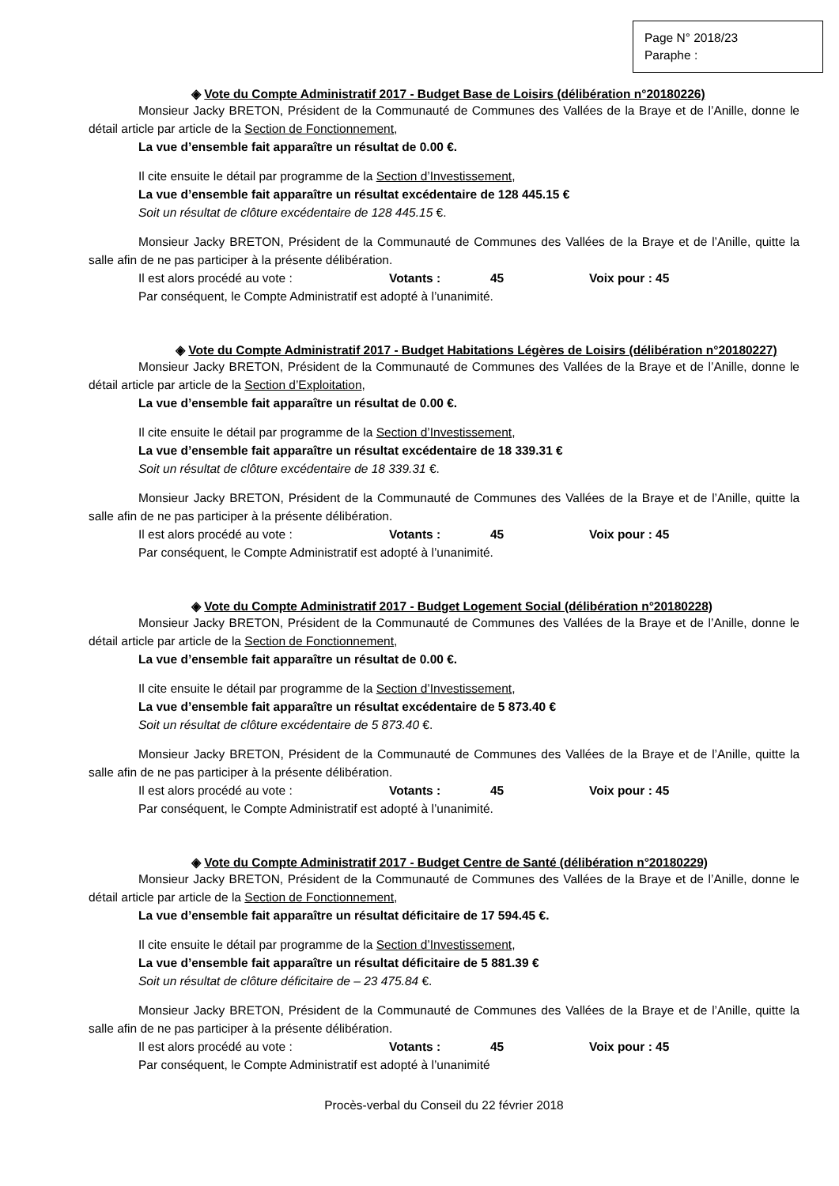Page N° 2018/23
Paraphe :
◈ Vote du Compte Administratif 2017 - Budget Base de Loisirs (délibération n°20180226)
Monsieur Jacky BRETON, Président de la Communauté de Communes des Vallées de la Braye et de l’Anille, donne le détail article par article de la Section de Fonctionnement,
La vue d’ensemble fait apparaître un résultat de 0.00 €.
Il cite ensuite le détail par programme de la Section d’Investissement,
La vue d’ensemble fait apparaître un résultat excédentaire de 128 445.15 €
Soit un résultat de clôture excédentaire de 128 445.15 €.
Monsieur Jacky BRETON, Président de la Communauté de Communes des Vallées de la Braye et de l’Anille, quitte la salle afin de ne pas participer à la présente délibération.
Il est alors procédé au vote : Votants : 45 Voix pour : 45
Par conséquent, le Compte Administratif est adopté à l’unanimité.
◈ Vote du Compte Administratif 2017 - Budget Habitations Légères de Loisirs (délibération n°20180227)
Monsieur Jacky BRETON, Président de la Communauté de Communes des Vallées de la Braye et de l’Anille, donne le détail article par article de la Section d’Exploitation,
La vue d’ensemble fait apparaître un résultat de 0.00 €.
Il cite ensuite le détail par programme de la Section d’Investissement,
La vue d’ensemble fait apparaître un résultat excédentaire de 18 339.31 €
Soit un résultat de clôture excédentaire de 18 339.31 €.
Monsieur Jacky BRETON, Président de la Communauté de Communes des Vallées de la Braye et de l’Anille, quitte la salle afin de ne pas participer à la présente délibération.
Il est alors procédé au vote : Votants : 45 Voix pour : 45
Par conséquent, le Compte Administratif est adopté à l’unanimité.
◈ Vote du Compte Administratif 2017 - Budget Logement Social (délibération n°20180228)
Monsieur Jacky BRETON, Président de la Communauté de Communes des Vallées de la Braye et de l’Anille, donne le détail article par article de la Section de Fonctionnement,
La vue d’ensemble fait apparaître un résultat de 0.00 €.
Il cite ensuite le détail par programme de la Section d’Investissement,
La vue d’ensemble fait apparaître un résultat excédentaire de 5 873.40 €
Soit un résultat de clôture excédentaire de 5 873.40 €.
Monsieur Jacky BRETON, Président de la Communauté de Communes des Vallées de la Braye et de l’Anille, quitte la salle afin de ne pas participer à la présente délibération.
Il est alors procédé au vote : Votants : 45 Voix pour : 45
Par conséquent, le Compte Administratif est adopté à l’unanimité.
◈ Vote du Compte Administratif 2017 - Budget Centre de Santé (délibération n°20180229)
Monsieur Jacky BRETON, Président de la Communauté de Communes des Vallées de la Braye et de l’Anille, donne le détail article par article de la Section de Fonctionnement,
La vue d’ensemble fait apparaître un résultat déficitaire de 17 594.45 €.
Il cite ensuite le détail par programme de la Section d’Investissement,
La vue d’ensemble fait apparaître un résultat déficitaire de 5 881.39 €
Soit un résultat de clôture déficitaire de – 23 475.84 €.
Monsieur Jacky BRETON, Président de la Communauté de Communes des Vallées de la Braye et de l’Anille, quitte la salle afin de ne pas participer à la présente délibération.
Il est alors procédé au vote : Votants : 45 Voix pour : 45
Par conséquent, le Compte Administratif est adopté à l’unanimité
Procès-verbal du Conseil du 22 février 2018